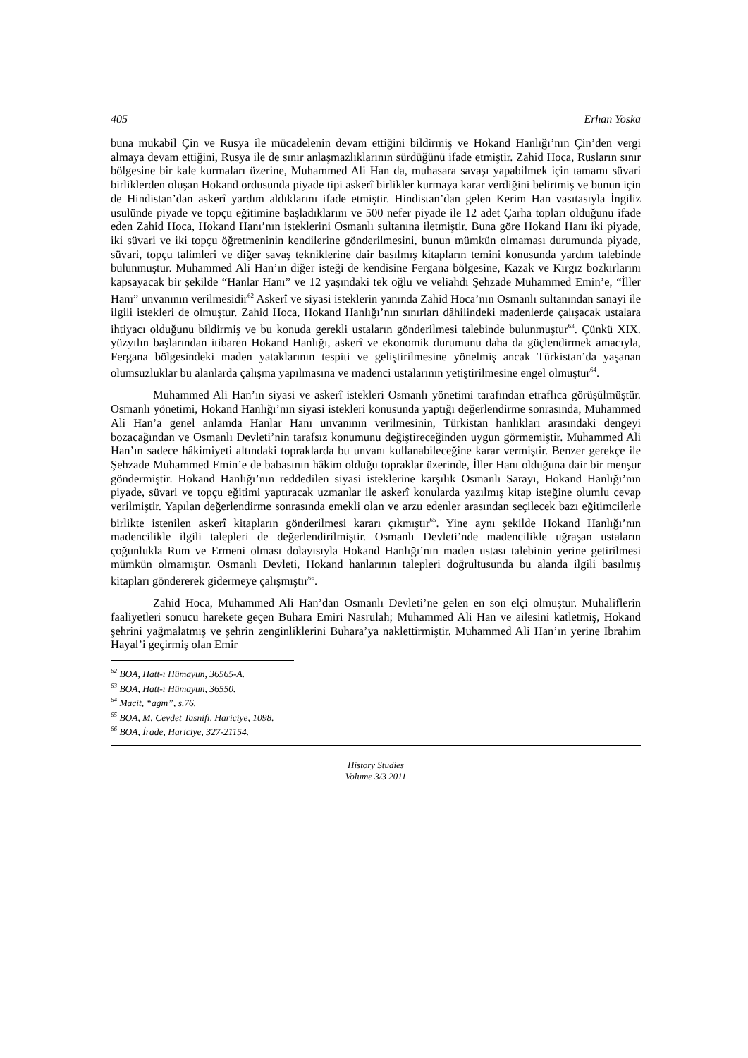405 Erhan Yoska
buna mukabil Çin ve Rusya ile mücadelenin devam ettiğini bildirmiş ve Hokand Hanlığı’nın Çin’den vergi almaya devam ettiğini, Rusya ile de sınır anlaşmazlıklarının sürdüğünü ifade etmiştir. Zahid Hoca, Rusların sınır bölgesine bir kale kurmaları üzerine, Muhammed Ali Han da, muhasara savaşı yapabilmek için tamamı süvari birliklerden oluşan Hokand ordusunda piyade tipi askerî birlikler kurmaya karar verdiğini belirtmiş ve bunun için de Hindistan’dan askerî yardım aldıklarını ifade etmiştir. Hindistan’dan gelen Kerim Han vasıtasıyla İngiliz usulünde piyade ve topçu eğitimine başladıklarını ve 500 nefer piyade ile 12 adet Çarha topları olduğunu ifade eden Zahid Hoca, Hokand Hanı’nın isteklerini Osmanlı sultanına iletmiştir. Buna göre Hokand Hanı iki piyade, iki süvari ve iki topçu öğretmeninin kendilerine gönderilmesini, bunun mümkün olmaması durumunda piyade, süvari, topçu talimleri ve diğer savaş tekniklerine dair basılmış kitapların temini konusunda yardım talebinde bulunmuştur. Muhammed Ali Han’ın diğer isteği de kendisine Fergana bölgesine, Kazak ve Kırgız bozkırlarını kapsayacak bir şekilde “Hanlar Hanı” ve 12 yaşındaki tek oğlu ve veliahdı Şehzade Muhammed Emin’e, “İller Hanı” unvanının verilmesidir<sup>62</sup> Askerî ve siyasi isteklerin yanında Zahid Hoca’nın Osmanlı sultanından sanayi ile ilgili istekleri de olmuştur. Zahid Hoca, Hokand Hanlığı’nın sınırları dâhilindeki madenlerde çalışacak ustalara ihtiyacı olduğunu bildirmiş ve bu konuda gerekli ustaların gönderilmesi talebinde bulunmuştur<sup>63</sup>. Çünkü XIX. yüzyılın başlarından itibaren Hokand Hanlığı, askerî ve ekonomik durumunu daha da güçlendirmek amacıyla, Fergana bölgesindeki maden yataklarının tespiti ve geliştirilmesine yönelmiş ancak Türkistan’da yaşanan olumsuzluklar bu alanlarda çalışma yapılmasına ve madenci ustalarının yetiştirilmesine engel olmuştur<sup>64</sup>.
Muhammed Ali Han’ın siyasi ve askerî istekleri Osmanlı yönetimi tarafından etraflıca görüşülmüştür. Osmanlı yönetimi, Hokand Hanlığı’nın siyasi istekleri konusunda yaptığı değerlendirme sonrasında, Muhammed Ali Han’a genel anlamda Hanlar Hanı unvanının verilmesinin, Türkistan hanlıkları arasındaki dengeyi bozacağından ve Osmanlı Devleti’nin tarafsız konumunu değiştireceğinden uygun görmemiştir. Muhammed Ali Han’ın sadece hâkimiyeti altındaki topraklarda bu unvanı kullanabileceğine karar vermiştir. Benzer gerekçe ile Şehzade Muhammed Emin’e de babasının hâkim olduğu topraklar üzerinde, İller Hanı olduğuna dair bir menşur göndermiştir. Hokand Hanlığı’nın reddedilen siyasi isteklerine karşılık Osmanlı Sarayı, Hokand Hanlığı’nın piyade, süvari ve topçu eğitimi yaptıracak uzmanlar ile askerî konularda yazılmış kitap isteğine olumlu cevap verilmiştir. Yapılan değerlendirme sonrasında emekli olan ve arzu edenler arasından seçilecek bazı eğitimcilerle birlikte istenilen askerî kitapların gönderilmesi kararı çıkmıştır<sup>65</sup>. Yine aynı şekilde Hokand Hanlığı’nın madencilikle ilgili talepleri de değerlendirilmiştir. Osmanlı Devleti’nde madencilikle uğraşan ustaların çoğunlukla Rum ve Ermeni olması dolayısıyla Hokand Hanlığı’nın maden ustası talebinin yerine getirilmesi mümkün olmamıştır. Osmanlı Devleti, Hokand hanlarının talepleri doğrultusunda bu alanda ilgili basılmış kitapları göndererek gidermeye çalışmıştır<sup>66</sup>.
Zahid Hoca, Muhammed Ali Han’dan Osmanlı Devleti’ne gelen en son elçi olmuştur. Muhaliflerin faaliyetleri sonucu harekete geçen Buhara Emiri Nasrulah; Muhammed Ali Han ve ailesini katletmiş, Hokand şehrini yağmalatmış ve şehrin zenginliklerini Buhara’ya naklettirmiştir. Muhammed Ali Han’ın yerine İbrahim Hayal’i geçirmiş olan Emir
<sup>62</sup> BOA, Hatt-ı Hümayun, 36565-A.
<sup>63</sup> BOA, Hatt-ı Hümayun, 36550.
<sup>64</sup> Macit, “agm”, s.76.
<sup>65</sup> BOA, M. Cevdet Tasnifi, Hariciye, 1098.
<sup>66</sup> BOA, İrade, Hariciye, 327-21154.
History Studies
Volume 3/3 2011